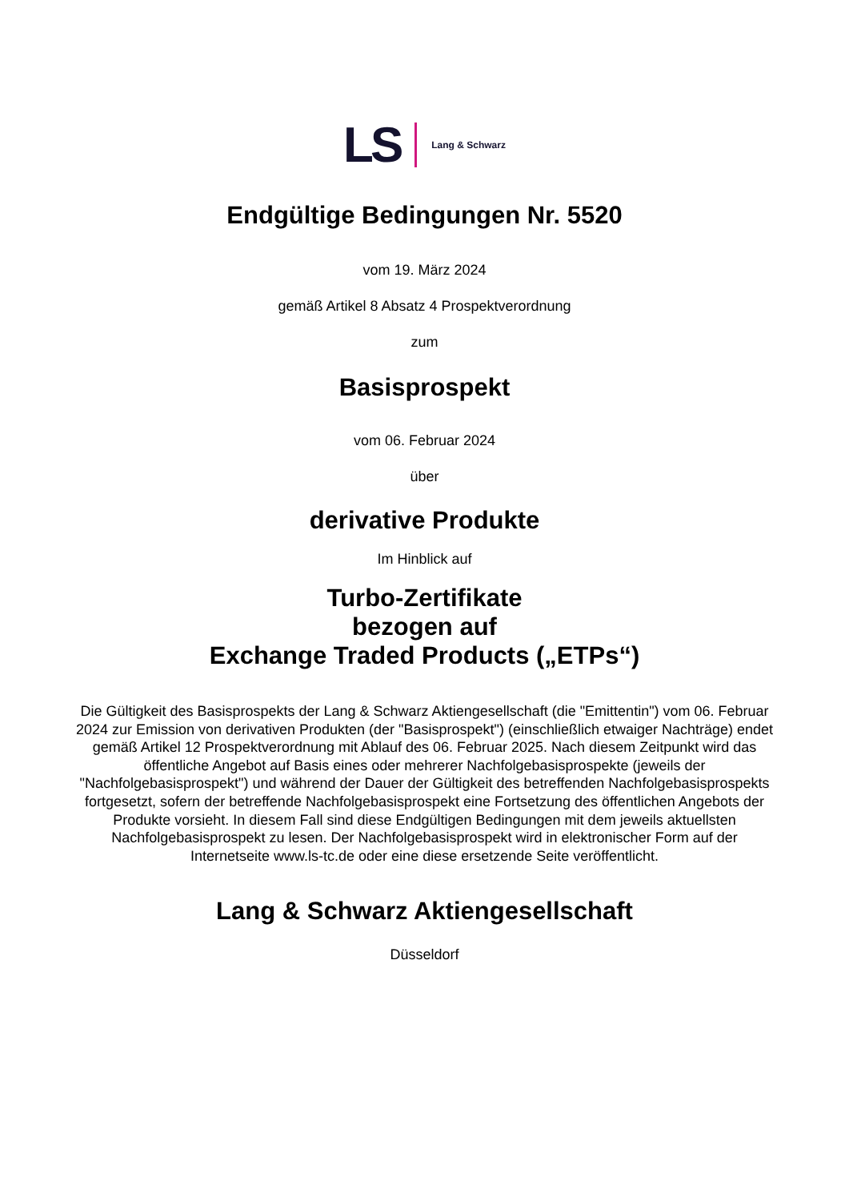LS Lang & Schwarz
Endgültige Bedingungen Nr. 5520
vom 19. März 2024
gemäß Artikel 8 Absatz 4 Prospektverordnung
zum
Basisprospekt
vom 06. Februar 2024
über
derivative Produkte
Im Hinblick auf
Turbo-Zertifikate
bezogen auf
Exchange Traded Products („ETPs“)
Die Gültigkeit des Basisprospekts der Lang & Schwarz Aktiengesellschaft (die "Emittentin") vom 06. Februar 2024 zur Emission von derivativen Produkten (der "Basisprospekt") (einschließlich etwaiger Nachträge) endet gemäß Artikel 12 Prospektverordnung mit Ablauf des 06. Februar 2025. Nach diesem Zeitpunkt wird das öffentliche Angebot auf Basis eines oder mehrerer Nachfolgebasisprospekte (jeweils der "Nachfolgebasisprospekt") und während der Dauer der Gültigkeit des betreffenden Nachfolgebasisprospekts fortgesetzt, sofern der betreffende Nachfolgebasisprospekt eine Fortsetzung des öffentlichen Angebots der Produkte vorsieht. In diesem Fall sind diese Endgültigen Bedingungen mit dem jeweils aktuellsten Nachfolgebasisprospekt zu lesen. Der Nachfolgebasisprospekt wird in elektronischer Form auf der Internetseite www.ls-tc.de oder eine diese ersetzende Seite veröffentlicht.
Lang & Schwarz Aktiengesellschaft
Düsseldorf